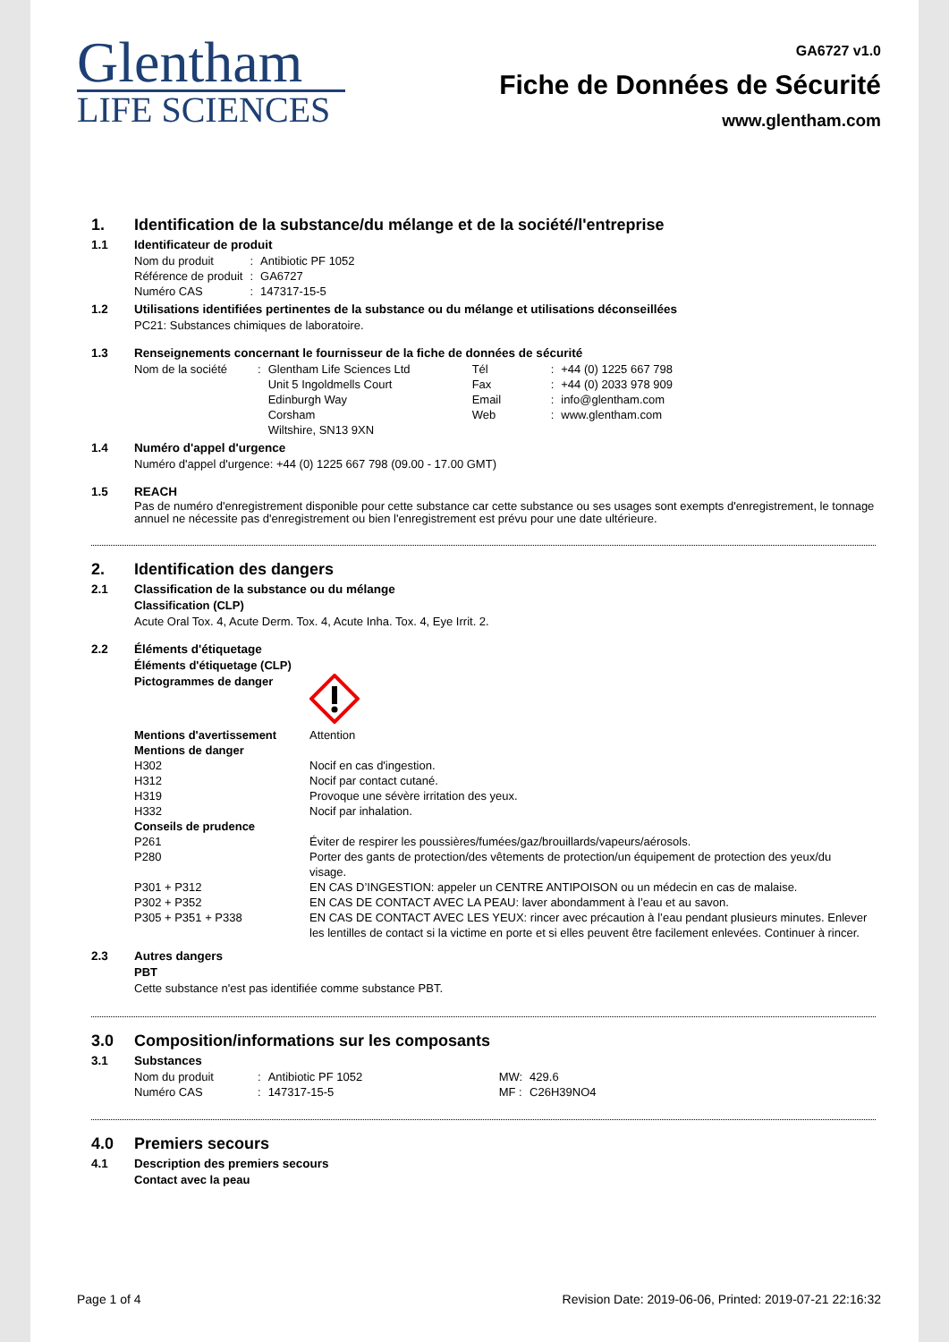Glentham
LIFE SCIENCES
GA6727 v1.0
Fiche de Données de Sécurité
www.glentham.com
1. Identification de la substance/du mélange et de la société/l'entreprise
1.1 Identificateur de produit
| Nom du produit | : | Antibiotic PF 1052 |
| Référence de produit | : | GA6727 |
| Numéro CAS | : | 147317-15-5 |
1.2 Utilisations identifiées pertinentes de la substance ou du mélange et utilisations déconseillées
PC21: Substances chimiques de laboratoire.
1.3 Renseignements concernant le fournisseur de la fiche de données de sécurité
| Nom de la société | : | Glentham Life Sciences Ltd Unit 5 Ingoldmells Court Edinburgh Way Corsham Wiltshire, SN13 9XN | Tél Fax Email Web | : : : : | +44 (0) 1225 667 798 +44 (0) 2033 978 909 info@glentham.com www.glentham.com |
1.4 Numéro d'appel d'urgence
Numéro d'appel d'urgence: +44 (0) 1225 667 798 (09.00 - 17.00 GMT)
1.5 REACH
Pas de numéro d'enregistrement disponible pour cette substance car cette substance ou ses usages sont exempts d'enregistrement, le tonnage annuel ne nécessite pas d'enregistrement ou bien l'enregistrement est prévu pour une date ultérieure.
2. Identification des dangers
2.1 Classification de la substance ou du mélange
Classification (CLP)
Acute Oral Tox. 4, Acute Derm. Tox. 4, Acute Inha. Tox. 4, Eye Irrit. 2.
2.2 Éléments d'étiquetage
Éléments d'étiquetage (CLP)
| Pictogrammes de danger | |
| Mentions d'avertissement | Attention |
| Mentions de danger | |
| H302 | Nocif en cas d'ingestion. |
| H312 | Nocif par contact cutané. |
| H319 | Provoque une sévère irritation des yeux. |
| H332 | Nocif par inhalation. |
| Conseils de prudence | |
| P261 | Éviter de respirer les poussières/fumées/gaz/brouillards/vapeurs/aérosols. |
| P280 | Porter des gants de protection/des vêtements de protection/un équipement de protection des yeux/du visage. |
| P301 + P312 | EN CAS D’INGESTION: appeler un CENTRE ANTIPOISON ou un médecin en cas de malaise. |
| P302 + P352 | EN CAS DE CONTACT AVEC LA PEAU: laver abondamment à l’eau et au savon. |
| P305 + P351 + P338 | EN CAS DE CONTACT AVEC LES YEUX: rincer avec précaution à l’eau pendant plusieurs minutes. Enlever les lentilles de contact si la victime en porte et si elles peuvent être facilement enlevées. Continuer à rincer. |
2.3 Autres dangers
PBT
Cette substance n'est pas identifiée comme substance PBT.
3.0 Composition/informations sur les composants
3.1 Substances
| Nom du produit | : | Antibiotic PF 1052 | MW: | 429.6 |
| Numéro CAS | : | 147317-15-5 | MF : | C26H39NO4 |
4.0 Premiers secours
4.1 Description des premiers secours
Contact avec la peau
Page 1 of 4 Revision Date: 2019-06-06, Printed: 2019-07-21 22:16:32